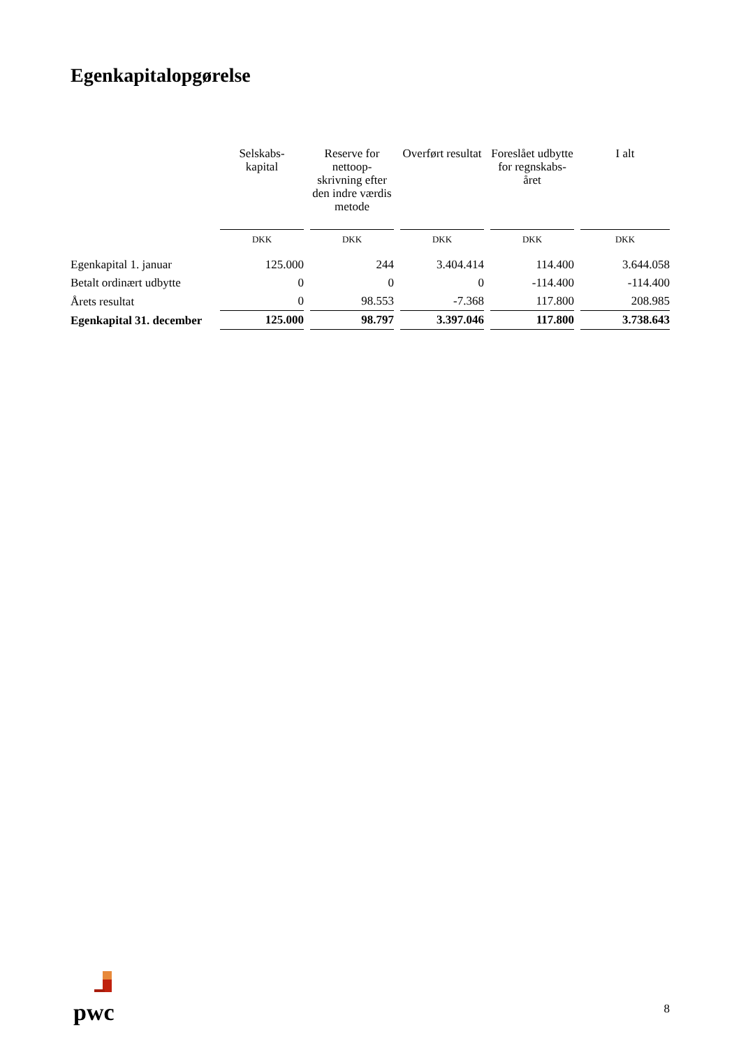Egenkapitalopgørelse
| | Selskabs- kapital | Reserve for nettoop-skrivning efter den indre værdis metode | Overført resultat | Foreslået udbytte for regnskabs-året | I alt |
| --- | --- | --- | --- | --- | --- |
| | DKK | DKK | DKK | DKK | DKK |
| Egenkapital 1. januar | 125.000 | 244 | 3.404.414 | 114.400 | 3.644.058 |
| Betalt ordinært udbytte | 0 | 0 | 0 | -114.400 | -114.400 |
| Årets resultat | 0 | 98.553 | -7.368 | 117.800 | 208.985 |
| Egenkapital 31. december | 125.000 | 98.797 | 3.397.046 | 117.800 | 3.738.643 |
pwc 8